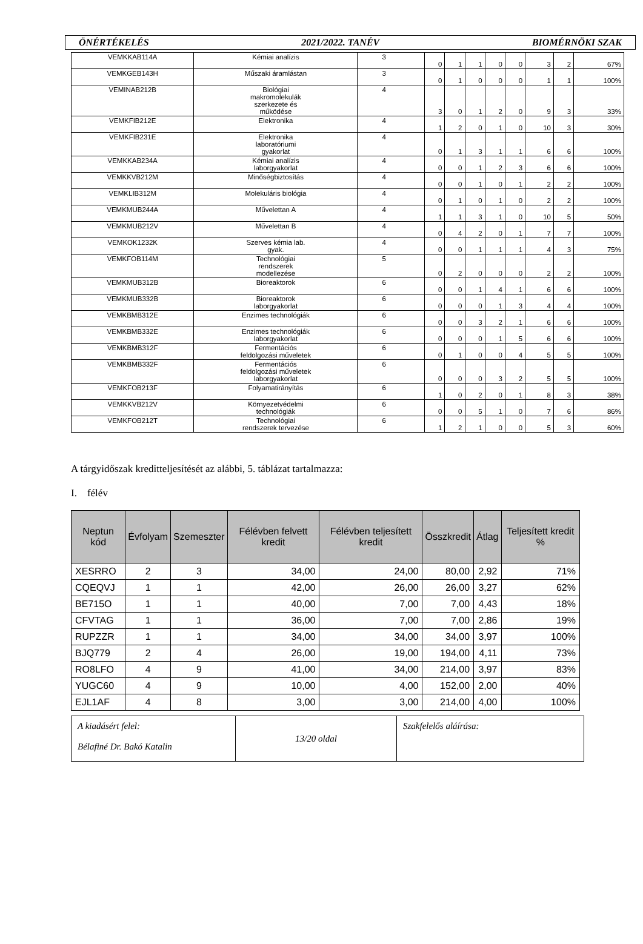ÖNÉRTÉKELÉS 2021/2022. TANÉV BIOMÉRNÖKI SZAK
| VEMKKAB114A | Kémiai analízis | 3 | 0 | 1 | 1 | 0 | 0 | 3 | 2 | 67% |
| VEMKGEB143H | Műszaki áramlástan | 3 | 0 | 1 | 0 | 0 | 0 | 1 | 1 | 100% |
| VEMINAB212B | Biológiai makromolekulák szerkezete és működése | 4 | 3 | 0 | 1 | 2 | 0 | 9 | 3 | 33% |
| VEMKFIB212E | Elektronika | 4 | 1 | 2 | 0 | 1 | 0 | 10 | 3 | 30% |
| VEMKFIB231E | Elektronika laboratóriumi gyakorlat | 4 | 0 | 1 | 3 | 1 | 1 | 6 | 6 | 100% |
| VEMKKAB234A | Kémiai analízis laborgyakorlat | 4 | 0 | 0 | 1 | 2 | 3 | 6 | 6 | 100% |
| VEMKKVB212M | Minőségbiztosítás | 4 | 0 | 0 | 1 | 0 | 1 | 2 | 2 | 100% |
| VEMKLIB312M | Molekuláris biológia | 4 | 0 | 1 | 0 | 1 | 0 | 2 | 2 | 100% |
| VEMKMUB244A | Művelettan A | 4 | 1 | 1 | 3 | 1 | 0 | 10 | 5 | 50% |
| VEMKMUB212V | Művelettan B | 4 | 0 | 4 | 2 | 0 | 1 | 7 | 7 | 100% |
| VEMKOK1232K | Szerves kémia lab. gyak. | 4 | 0 | 0 | 1 | 1 | 1 | 4 | 3 | 75% |
| VEMKFOB114M | Technológiai rendszerek modellezése | 5 | 0 | 2 | 0 | 0 | 0 | 2 | 2 | 100% |
| VEMKMUB312B | Bioreaktorok | 6 | 0 | 0 | 1 | 4 | 1 | 6 | 6 | 100% |
| VEMKMUB332B | Bioreaktorok laborgyakorlat | 6 | 0 | 0 | 0 | 1 | 3 | 4 | 4 | 100% |
| VEMKBMB312E | Enzimes technológiák | 6 | 0 | 0 | 3 | 2 | 1 | 6 | 6 | 100% |
| VEMKBMB332E | Enzimes technológiák laborgyakorlat | 6 | 0 | 0 | 0 | 1 | 5 | 6 | 6 | 100% |
| VEMKBMB312F | Fermentációs feldolgozási műveletek | 6 | 0 | 1 | 0 | 0 | 4 | 5 | 5 | 100% |
| VEMKBMB332F | Fermentációs feldolgozási műveletek laborgyakorlat | 6 | 0 | 0 | 0 | 3 | 2 | 5 | 5 | 100% |
| VEMKFOB213F | Folyamatirányítás | 6 | 1 | 0 | 2 | 0 | 1 | 8 | 3 | 38% |
| VEMKKVB212V | Környezetvédelmi technológiák | 6 | 0 | 0 | 5 | 1 | 0 | 7 | 6 | 86% |
| VEMKFOB212T | Technológiai rendszerek tervezése | 6 | 1 | 2 | 1 | 0 | 0 | 5 | 3 | 60% |
A tárgyidőszak kreditteljesítését az alábbi, 5. táblázat tartalmazza:
I. félév
| Neptun kód | Évfolyam | Szemeszter | Félévben felvett kredit | Félévben teljesített kredit | Összkredit | Átlag | Teljesített kredit % |
| --- | --- | --- | --- | --- | --- | --- | --- |
| XESRRO | 2 | 3 | 34,00 | 24,00 | 80,00 | 2,92 | 71% |
| CQEQVJ | 1 | 1 | 42,00 | 26,00 | 26,00 | 3,27 | 62% |
| BE715O | 1 | 1 | 40,00 | 7,00 | 7,00 | 4,43 | 18% |
| CFVTAG | 1 | 1 | 36,00 | 7,00 | 7,00 | 2,86 | 19% |
| RUPZZR | 1 | 1 | 34,00 | 34,00 | 34,00 | 3,97 | 100% |
| BJQ779 | 2 | 4 | 26,00 | 19,00 | 194,00 | 4,11 | 73% |
| RO8LFO | 4 | 9 | 41,00 | 34,00 | 214,00 | 3,97 | 83% |
| YUGC60 | 4 | 9 | 10,00 | 4,00 | 152,00 | 2,00 | 40% |
| EJL1AF | 4 | 8 | 3,00 | 3,00 | 214,00 | 4,00 | 100% |
| A kiadásért felel: Bélafiné Dr. Bakó Katalin | 13/20 oldal | Szakfelelős aláírása: |